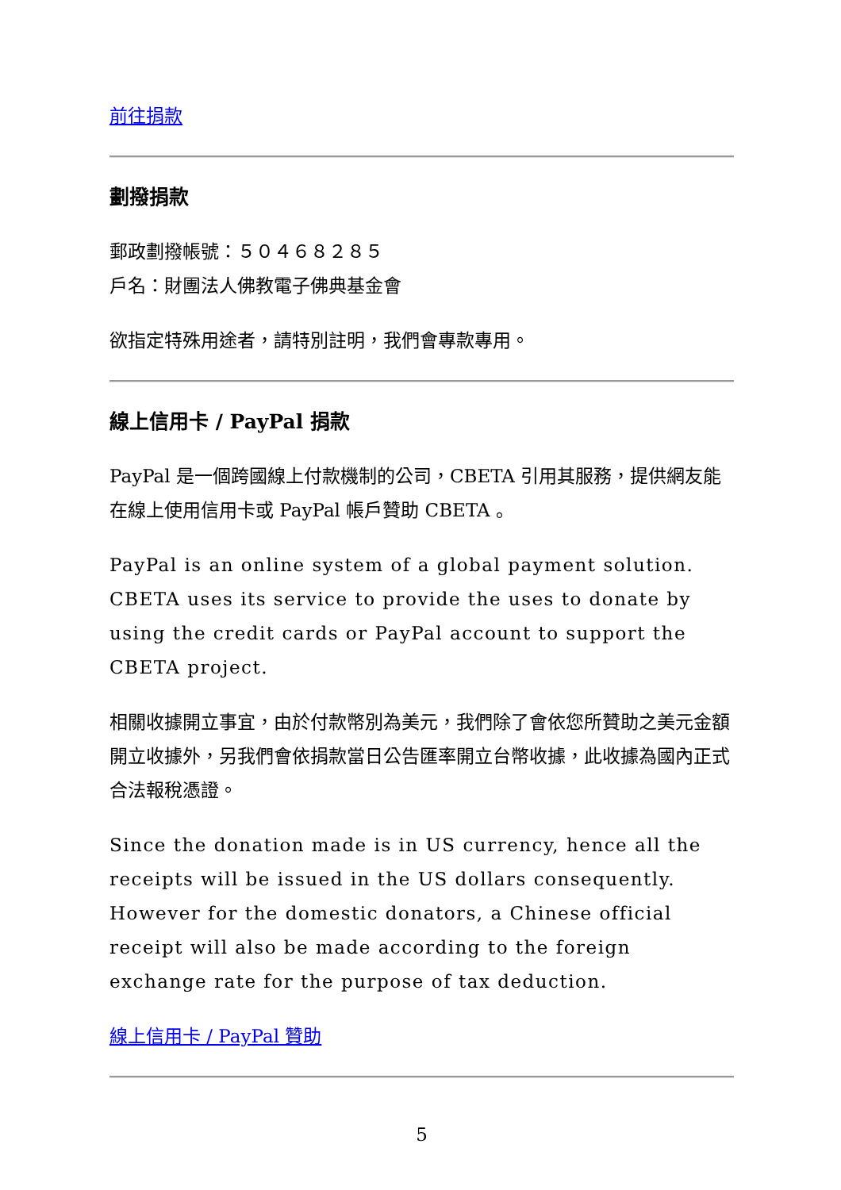前往捐款
劃撥捐款
郵政劃撥帳號：５０４６８２８５
戶名：財團法人佛教電子佛典基金會
欲指定特殊用途者，請特別註明，我們會專款專用。
線上信用卡 / PayPal 捐款
PayPal 是一個跨國線上付款機制的公司，CBETA 引用其服務，提供網友能在線上使用信用卡或 PayPal 帳戶贊助 CBETA 。
PayPal is an online system of a global payment solution. CBETA uses its service to provide the uses to donate by using the credit cards or PayPal account to support the CBETA project.
相關收據開立事宜，由於付款幣別為美元，我們除了會依您所贊助之美元金額開立收據外，另我們會依捐款當日公告匯率開立台幣收據，此收據為國內正式合法報稅憑證。
Since the donation made is in US currency, hence all the receipts will be issued in the US dollars consequently. However for the domestic donators, a Chinese official receipt will also be made according to the foreign exchange rate for the purpose of tax deduction.
線上信用卡 / PayPal 贊助
5